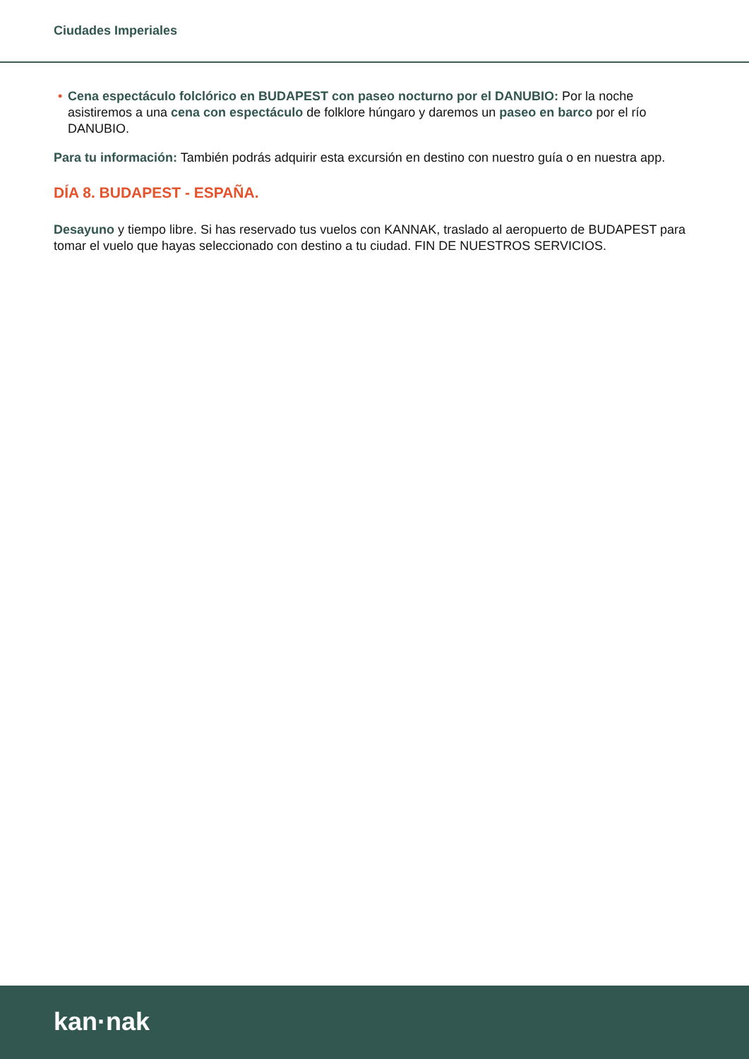Ciudades Imperiales
• Cena espectáculo folclórico en BUDAPEST con paseo nocturno por el DANUBIO: Por la noche asistiremos a una cena con espectáculo de folklore húngaro y daremos un paseo en barco por el río DANUBIO.
Para tu información: También podrás adquirir esta excursión en destino con nuestro guía o en nuestra app.
DÍA 8. BUDAPEST - ESPAÑA.
Desayuno y tiempo libre. Si has reservado tus vuelos con KANNAK, traslado al aeropuerto de BUDAPEST para tomar el vuelo que hayas seleccionado con destino a tu ciudad. FIN DE NUESTROS SERVICIOS.
kan·nak